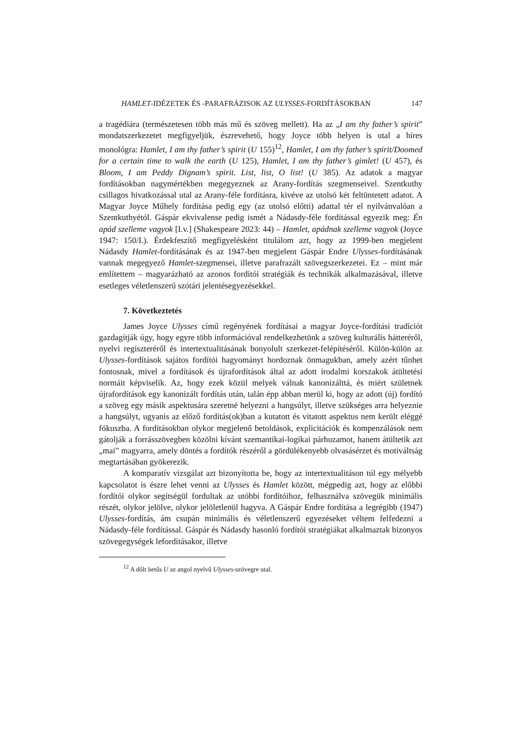HAMLET-IDÉZETEK ÉS -PARAFRÁZISOK AZ ULYSSES-FORDÍTÁSOKBAN 147
a tragédiára (természetesen több más mű és szöveg mellett). Ha az „I am thy father’s spirit” mondatszerkezetet megfigyeljük, észrevehető, hogy Joyce több helyen is utal a híres monológra: Hamlet, I am thy father’s spirit (U 155)<sup>12</sup>, Hamlet, I am thy father’s spirit/Doomed for a certain time to walk the earth (U 125), Hamlet, I am thy father’s gimlet! (U 457), és Bloom, I am Peddy Dignam’s spirit. List, list, O list! (U 385). Az adatok a magyar fordításokban nagymértékben megegyeznek az Arany-fordítás szegmenseivel. Szentkuthy csillagos hivatkozással utal az Arany-féle fordításra, kivéve az utolsó két feltüntetett adatot. A Magyar Joyce Műhely fordítása pedig egy (az utolsó előtti) adattal tér el nyilvánvalóan a Szentkuthyétól. Gáspár ekvivalense pedig ismét a Nádasdy-féle fordítással egyezik meg: Én apád szelleme vagyok [I.v.] (Shakespeare 2023: 44) – Hamlet, apádnak szelleme vagyok (Joyce 1947: 150/I.). Érdekfeszítő megfigyelésként titulálom azt, hogy az 1999-ben megjelent Nádasdy Hamlet-fordításának és az 1947-ben megjelent Gáspár Endre Ulysses-fordításának vannak megegyező Hamlet-szegmensei, illetve parafrazált szövegszerkezetei. Ez – mint már említettem – magyarázható az azonos fordítói stratégiák és technikák alkalmazásával, illetve esetleges véletlenszerű szótári jelentésegyezésekkel.
7. Következtetés
James Joyce Ulysses című regényének fordításai a magyar Joyce-fordítási tradíciót gazdagítják úgy, hogy egyre több információval rendelkezhetünk a szöveg kulturális hátteréről, nyelvi regiszteréről és intertextualitásának bonyolult szerkezet-felépítéséről. Külön-külön az Ulysses-fordítások sajátos fordítói hagyományt hordoznak önmagukban, amely azért tűnhet fontosnak, mivel a fordítások és újrafordítások által az adott irodalmi korszakok átültetési normáit képviselik. Az, hogy ezek közül melyek válnak kanonizálttá, és miért születnek újrafordítások egy kanonizált fordítás után, talán épp abban merül ki, hogy az adott (új) fordító a szöveg egy másik aspektusára szeretné helyezni a hangsúlyt, illetve szükséges arra helyeznie a hangsúlyt, ugyanis az előző fordítás(ok)ban a kutatott és vitatott aspektus nem került eléggé fókuszba. A fordításokban olykor megjelenő betoldások, explicitációk és kompenzálások nem gátolják a forrásszövegben közölni kívánt szemantikai-logikai párhuzamot, hanem átültetik azt „mai” magyarra, amely döntés a fordítók részéről a gördülékenyebb olvasásérzet és motiváltság megtartásában gyökerezik.
A komparatív vizsgálat azt bizonyította be, hogy az intertextualitáson túl egy mélyebb kapcsolatot is észre lehet venni az Ulysses és Hamlet között, mégpedig azt, hogy az előbbi fordítói olykor segítségül fordultak az utóbbi fordítóihoz, felhasználva szövegük minimális részét, olykor jelölve, olykor jelöletlenül hagyva. A Gáspár Endre fordítása a legrégibb (1947) Ulysses-fordítás, ám csupán minimális és véletlenszerű egyezéseket véltem felfedezni a Nádasdy-féle fordítással. Gáspár és Nádasdy hasonló fordítói stratégiákat alkalmaztak bizonyos szövegegységek lefordításakor, illetve
<sup>12</sup> A dőlt betűs U az angol nyelvű Ulysses-szövegre utal.